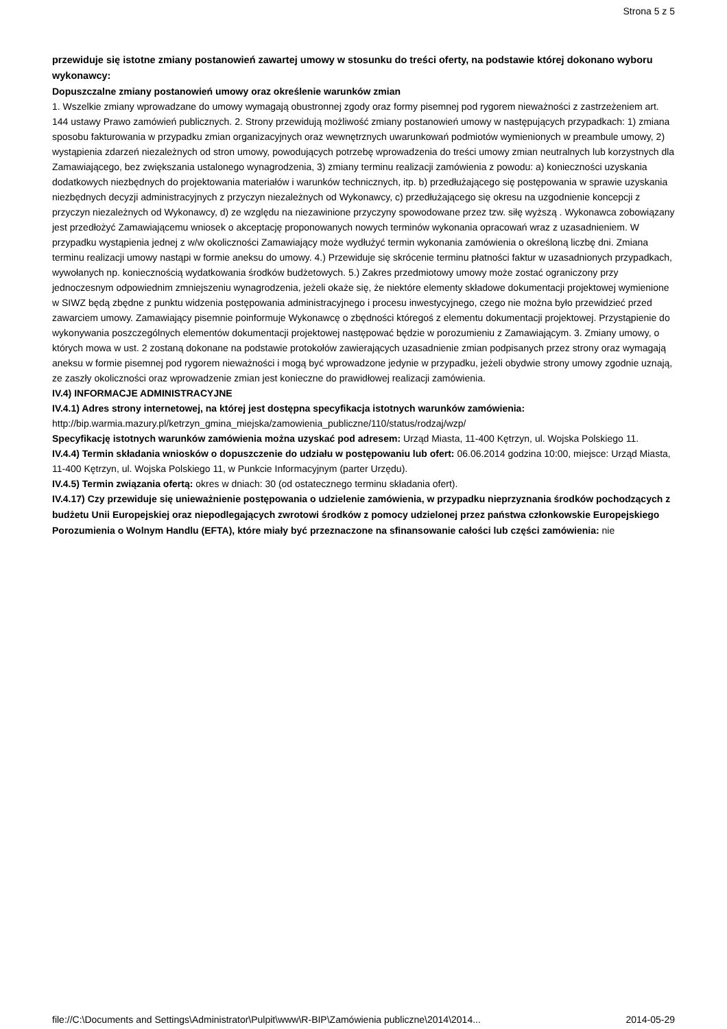Strona 5 z 5
przewiduje się istotne zmiany postanowień zawartej umowy w stosunku do treści oferty, na podstawie której dokonano wyboru wykonawcy:
Dopuszczalne zmiany postanowień umowy oraz określenie warunków zmian
1. Wszelkie zmiany wprowadzane do umowy wymagają obustronnej zgody oraz formy pisemnej pod rygorem nieważności z zastrzeżeniem art. 144 ustawy Prawo zamówień publicznych. 2. Strony przewidują możliwość zmiany postanowień umowy w następujących przypadkach: 1) zmiana sposobu fakturowania w przypadku zmian organizacyjnych oraz wewnętrznych uwarunkowań podmiotów wymienionych w preambule umowy, 2) wystąpienia zdarzeń niezależnych od stron umowy, powodujących potrzebę wprowadzenia do treści umowy zmian neutralnych lub korzystnych dla Zamawiającego, bez zwiększania ustalonego wynagrodzenia, 3) zmiany terminu realizacji zamówienia z powodu: a) konieczności uzyskania dodatkowych niezbędnych do projektowania materiałów i warunków technicznych, itp. b) przedłużającego się postępowania w sprawie uzyskania niezbędnych decyzji administracyjnych z przyczyn niezależnych od Wykonawcy, c) przedłużającego się okresu na uzgodnienie koncepcji z przyczyn niezależnych od Wykonawcy, d) ze względu na niezawinione przyczyny spowodowane przez tzw. siłę wyższą . Wykonawca zobowiązany jest przedłożyć Zamawiającemu wniosek o akceptację proponowanych nowych terminów wykonania opracowań wraz z uzasadnieniem. W przypadku wystąpienia jednej z w/w okoliczności Zamawiający może wydłużyć termin wykonania zamówienia o określoną liczbę dni. Zmiana terminu realizacji umowy nastąpi w formie aneksu do umowy. 4.) Przewiduje się skrócenie terminu płatności faktur w uzasadnionych przypadkach, wywołanych np. koniecznością wydatkowania środków budżetowych. 5.) Zakres przedmiotowy umowy może zostać ograniczony przy jednoczesnym odpowiednim zmniejszeniu wynagrodzenia, jeżeli okaże się, że niektóre elementy składowe dokumentacji projektowej wymienione w SIWZ będą zbędne z punktu widzenia postępowania administracyjnego i procesu inwestycyjnego, czego nie można było przewidzieć przed zawarciem umowy. Zamawiający pisemnie poinformuje Wykonawcę o zbędności któregoś z elementu dokumentacji projektowej. Przystąpienie do wykonywania poszczególnych elementów dokumentacji projektowej następować będzie w porozumieniu z Zamawiającym. 3. Zmiany umowy, o których mowa w ust. 2 zostaną dokonane na podstawie protokołów zawierających uzasadnienie zmian podpisanych przez strony oraz wymagają aneksu w formie pisemnej pod rygorem nieważności i mogą być wprowadzone jedynie w przypadku, jeżeli obydwie strony umowy zgodnie uznają, ze zaszły okoliczności oraz wprowadzenie zmian jest konieczne do prawidłowej realizacji zamówienia.
IV.4) INFORMACJE ADMINISTRACYJNE
IV.4.1) Adres strony internetowej, na której jest dostępna specyfikacja istotnych warunków zamówienia:
http://bip.warmia.mazury.pl/ketrzyn_gmina_miejska/zamowienia_publiczne/110/status/rodzaj/wzp/
Specyfikację istotnych warunków zamówienia można uzyskać pod adresem: Urząd Miasta, 11-400 Kętrzyn, ul. Wojska Polskiego 11.
IV.4.4) Termin składania wniosków o dopuszczenie do udziału w postępowaniu lub ofert: 06.06.2014 godzina 10:00, miejsce: Urząd Miasta, 11-400 Kętrzyn, ul. Wojska Polskiego 11, w Punkcie Informacyjnym (parter Urzędu).
IV.4.5) Termin związania ofertą: okres w dniach: 30 (od ostatecznego terminu składania ofert).
IV.4.17) Czy przewiduje się unieważnienie postępowania o udzielenie zamówienia, w przypadku nieprzyznania środków pochodzących z budżetu Unii Europejskiej oraz niepodlegających zwrotowi środków z pomocy udzielonej przez państwa członkowskie Europejskiego Porozumienia o Wolnym Handlu (EFTA), które miały być przeznaczone na sfinansowanie całości lub części zamówienia: nie
file://C:\Documents and Settings\Administrator\Pulpit\www\R-BIP\Zamówienia publiczne\2014\2014... 2014-05-29